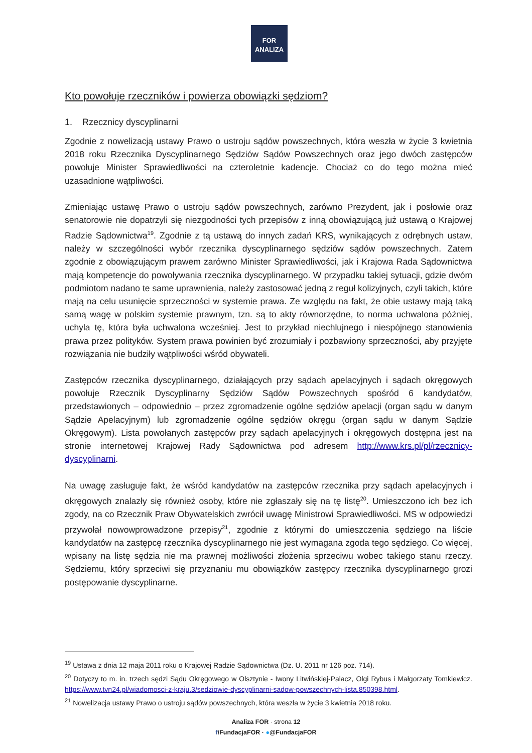FOR
ANALIZA
Kto powołuje rzeczników i powierza obowiązki sędziom?
1. Rzecznicy dyscyplinarni
Zgodnie z nowelizacją ustawy Prawo o ustroju sądów powszechnych, która weszła w życie 3 kwietnia 2018 roku Rzecznika Dyscyplinarnego Sędziów Sądów Powszechnych oraz jego dwóch zastępców powołuje Minister Sprawiedliwości na czteroletnie kadencje. Chociaż co do tego można mieć uzasadnione wątpliwości.
Zmieniając ustawę Prawo o ustroju sądów powszechnych, zarówno Prezydent, jak i posłowie oraz senatorowie nie dopatrzyli się niezgodności tych przepisów z inną obowiązującą już ustawą o Krajowej Radzie Sądownictwa<sup>19</sup>. Zgodnie z tą ustawą do innych zadań KRS, wynikających z odrębnych ustaw, należy w szczególności wybór rzecznika dyscyplinarnego sędziów sądów powszechnych. Zatem zgodnie z obowiązującym prawem zarówno Minister Sprawiedliwości, jak i Krajowa Rada Sądownictwa mają kompetencje do powoływania rzecznika dyscyplinarnego. W przypadku takiej sytuacji, gdzie dwóm podmiotom nadano te same uprawnienia, należy zastosować jedną z reguł kolizyjnych, czyli takich, które mają na celu usunięcie sprzeczności w systemie prawa. Ze względu na fakt, że obie ustawy mają taką samą wagę w polskim systemie prawnym, tzn. są to akty równorzędne, to norma uchwalona później, uchyla tę, która była uchwalona wcześniej. Jest to przykład niechlujnego i niespójnego stanowienia prawa przez polityków. System prawa powinien być zrozumiały i pozbawiony sprzeczności, aby przyjęte rozwiązania nie budziły wątpliwości wśród obywateli.
Zastępców rzecznika dyscyplinarnego, działających przy sądach apelacyjnych i sądach okręgowych powołuje Rzecznik Dyscyplinarny Sędziów Sądów Powszechnych spośród 6 kandydatów, przedstawionych – odpowiednio – przez zgromadzenie ogólne sędziów apelacji (organ sądu w danym Sądzie Apelacyjnym) lub zgromadzenie ogólne sędziów okręgu (organ sądu w danym Sądzie Okręgowym). Lista powołanych zastępców przy sądach apelacyjnych i okręgowych dostępna jest na stronie internetowej Krajowej Rady Sądownictwa pod adresem http://www.krs.pl/pl/rzecznicy-dyscyplinarni.
Na uwagę zasługuje fakt, że wśród kandydatów na zastępców rzecznika przy sądach apelacyjnych i okręgowych znalazły się również osoby, które nie zgłaszały się na tę listę<sup>20</sup>. Umieszczono ich bez ich zgody, na co Rzecznik Praw Obywatelskich zwrócił uwagę Ministrowi Sprawiedliwości. MS w odpowiedzi przywołał nowowprowadzone przepisy<sup>21</sup>, zgodnie z którymi do umieszczenia sędziego na liście kandydatów na zastępcę rzecznika dyscyplinarnego nie jest wymagana zgoda tego sędziego. Co więcej, wpisany na listę sędzia nie ma prawnej możliwości złożenia sprzeciwu wobec takiego stanu rzeczy. Sędziemu, który sprzeciwi się przyznaniu mu obowiązków zastępcy rzecznika dyscyplinarnego grozi postępowanie dyscyplinarne.
<sup>19</sup> Ustawa z dnia 12 maja 2011 roku o Krajowej Radzie Sądownictwa (Dz. U. 2011 nr 126 poz. 714).
<sup>20</sup> Dotyczy to m. in. trzech sędzi Sądu Okręgowego w Olsztynie - Iwony Litwińskiej-Palacz, Olgi Rybus i Małgorzaty Tomkiewicz. https://www.tvn24.pl/wiadomosci-z-kraju,3/sedziowie-dyscyplinarni-sadow-powszechnych-lista,850398.html.
<sup>21</sup> Nowelizacja ustawy Prawo o ustroju sądów powszechnych, która weszła w życie 3 kwietnia 2018 roku.
Analiza FOR · strona 12
f/FundacjaFOR · ●@FundacjaFOR